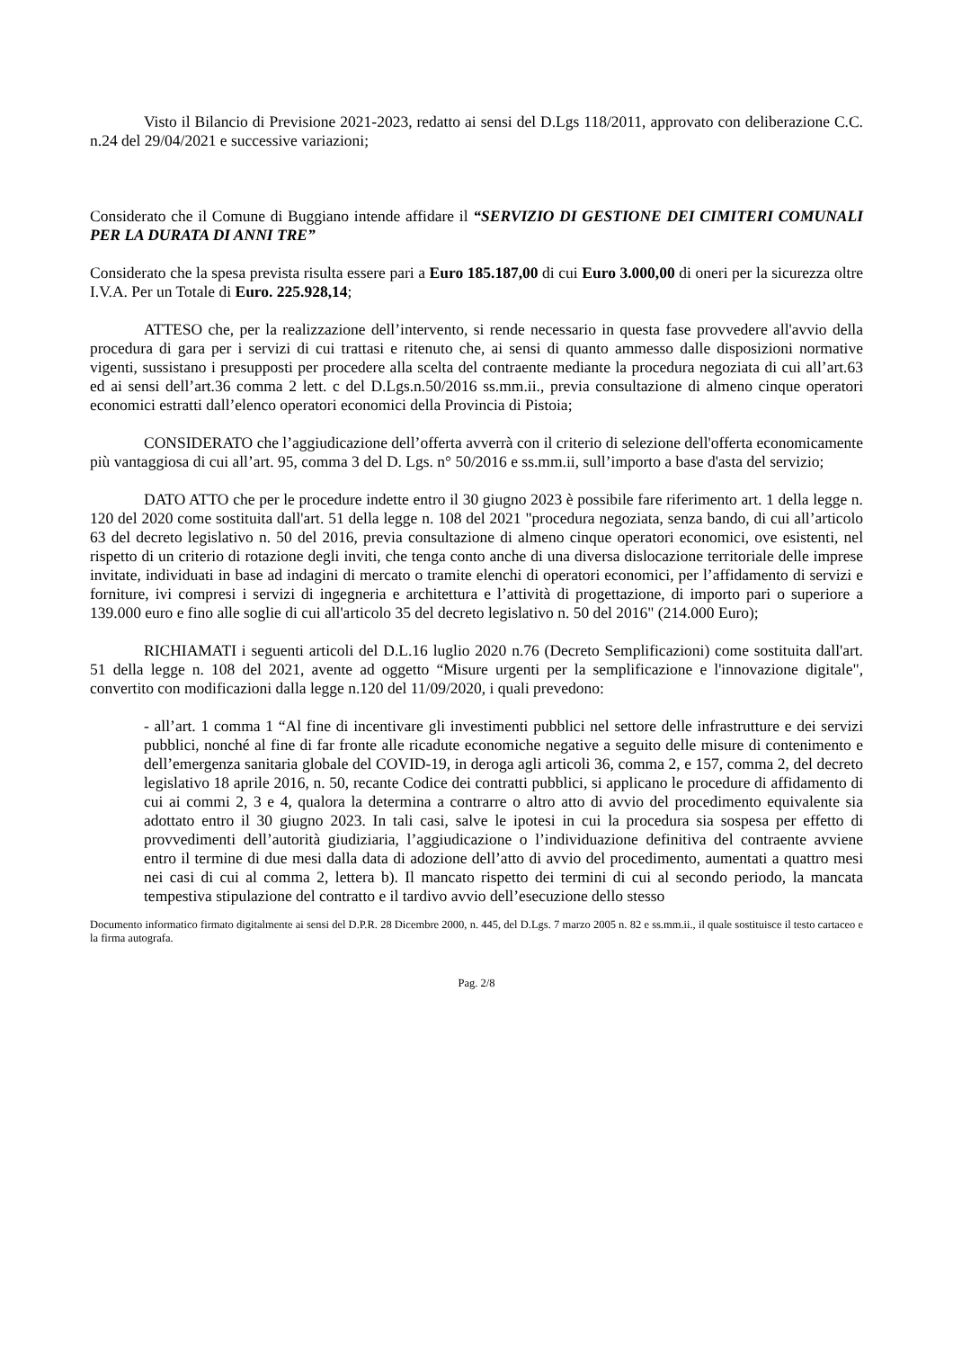Visto il Bilancio di Previsione 2021-2023, redatto ai sensi del D.Lgs 118/2011, approvato con deliberazione C.C. n.24 del 29/04/2021 e successive variazioni;
Considerato che il Comune di Buggiano intende affidare il “SERVIZIO DI GESTIONE DEI CIMITERI COMUNALI PER LA DURATA DI ANNI TRE”
Considerato che la spesa prevista risulta essere pari a Euro 185.187,00 di cui Euro 3.000,00 di oneri per la sicurezza oltre I.V.A. Per un Totale di Euro. 225.928,14;
ATTESO che, per la realizzazione dell’intervento, si rende necessario in questa fase provvedere all'avvio della procedura di gara per i servizi di cui trattasi e ritenuto che, ai sensi di quanto ammesso dalle disposizioni normative vigenti, sussistano i presupposti per procedere alla scelta del contraente mediante la procedura negoziata di cui all’art.63 ed ai sensi dell’art.36 comma 2 lett. c del D.Lgs.n.50/2016 ss.mm.ii., previa consultazione di almeno cinque operatori economici estratti dall’elenco operatori economici della Provincia di Pistoia;
CONSIDERATO che l’aggiudicazione dell’offerta avverrà con il criterio di selezione dell'offerta economicamente più vantaggiosa di cui all’art. 95, comma 3 del D. Lgs. n° 50/2016 e ss.mm.ii, sull’importo a base d'asta del servizio;
DATO ATTO che per le procedure indette entro il 30 giugno 2023 è possibile fare riferimento art. 1 della legge n. 120 del 2020 come sostituita dall'art. 51 della legge n. 108 del 2021 "procedura negoziata, senza bando, di cui all’articolo 63 del decreto legislativo n. 50 del 2016, previa consultazione di almeno cinque operatori economici, ove esistenti, nel rispetto di un criterio di rotazione degli inviti, che tenga conto anche di una diversa dislocazione territoriale delle imprese invitate, individuati in base ad indagini di mercato o tramite elenchi di operatori economici, per l’affidamento di servizi e forniture, ivi compresi i servizi di ingegneria e architettura e l’attività di progettazione, di importo pari o superiore a 139.000 euro e fino alle soglie di cui all'articolo 35 del decreto legislativo n. 50 del 2016" (214.000 Euro);
RICHIAMATI i seguenti articoli del D.L.16 luglio 2020 n.76 (Decreto Semplificazioni) come sostituita dall'art. 51 della legge n. 108 del 2021, avente ad oggetto “Misure urgenti per la semplificazione e l'innovazione digitale", convertito con modificazioni dalla legge n.120 del 11/09/2020, i quali prevedono:
- all’art. 1 comma 1 “Al fine di incentivare gli investimenti pubblici nel settore delle infrastrutture e dei servizi pubblici, nonché al fine di far fronte alle ricadute economiche negative a seguito delle misure di contenimento e dell’emergenza sanitaria globale del COVID-19, in deroga agli articoli 36, comma 2, e 157, comma 2, del decreto legislativo 18 aprile 2016, n. 50, recante Codice dei contratti pubblici, si applicano le procedure di affidamento di cui ai commi 2, 3 e 4, qualora la determina a contrarre o altro atto di avvio del procedimento equivalente sia adottato entro il 30 giugno 2023. In tali casi, salve le ipotesi in cui la procedura sia sospesa per effetto di provvedimenti dell’autorità giudiziaria, l’aggiudicazione o l’individuazione definitiva del contraente avviene entro il termine di due mesi dalla data di adozione dell’atto di avvio del procedimento, aumentati a quattro mesi nei casi di cui al comma 2, lettera b). Il mancato rispetto dei termini di cui al secondo periodo, la mancata tempestiva stipulazione del contratto e il tardivo avvio dell’esecuzione dello stesso
Documento informatico firmato digitalmente ai sensi del D.P.R. 28 Dicembre 2000, n. 445, del D.Lgs. 7 marzo 2005 n. 82 e ss.mm.ii., il quale sostituisce il testo cartaceo e la firma autografa.
Pag. 2/8